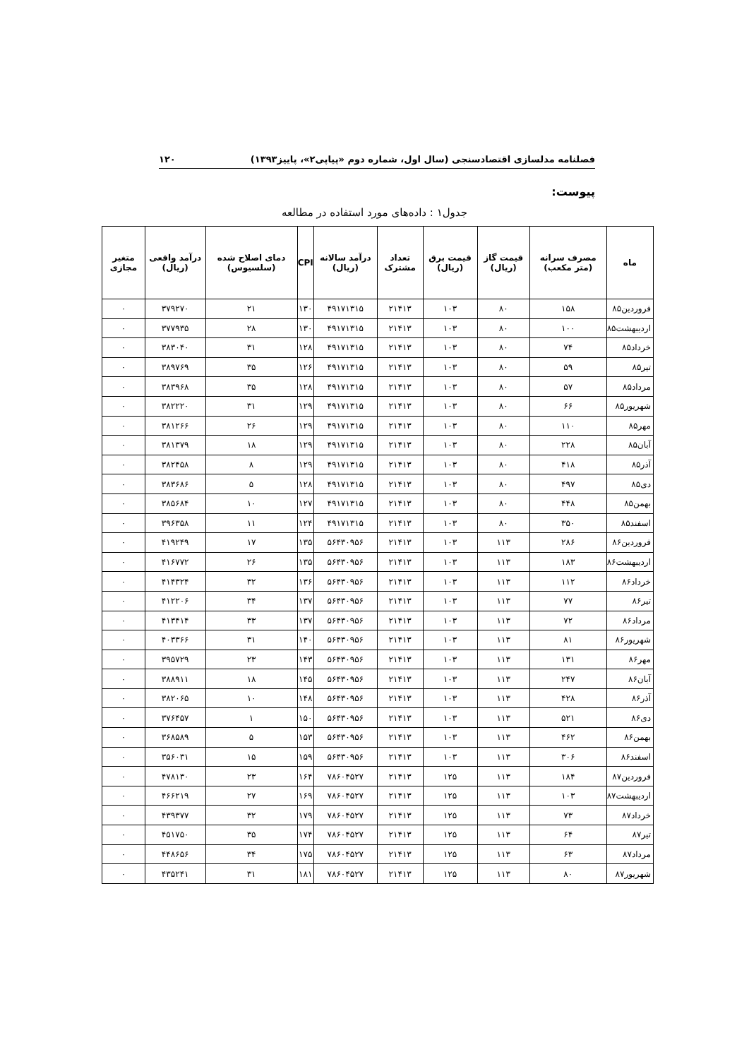فصلنامه مدلسازی اقتصادسنجی (سال اول، شماره دوم «پیاپی۲»، پاییز۱۳۹۳) ۱۲۰
پیوست:
جدول۱ : داده‌های مورد استفاده در مطالعه
| ماه | مصرف سرانه (متر مکعب) | قیمت گاز (ریال) | قیمت برق (ریال) | تعداد مشترک | درآمد سالانه (ریال) | CPI | دمای اصلاح شده (سلسیوس) | درآمد واقعی (ریال) | متغیر مجازی |
| --- | --- | --- | --- | --- | --- | --- | --- | --- | --- |
| فروردین۸۵ | ۱۵۸ | ۸۰ | ۱۰۳ | ۲۱۴۱۳ | ۴۹۱۷۱۳۱۵ | ۱۳۰ | ۲۱ | ۳۷۹۲۷۰ | ۰ |
| اردیبهشت۸۵ | ۱۰۰ | ۸۰ | ۱۰۳ | ۲۱۴۱۳ | ۴۹۱۷۱۳۱۵ | ۱۳۰ | ۲۸ | ۳۷۷۹۳۵ | ۰ |
| خرداد۸۵ | ۷۴ | ۸۰ | ۱۰۳ | ۲۱۴۱۳ | ۴۹۱۷۱۳۱۵ | ۱۲۸ | ۳۱ | ۳۸۳۰۴۰ | ۰ |
| تیر۸۵ | ۵۹ | ۸۰ | ۱۰۳ | ۲۱۴۱۳ | ۴۹۱۷۱۳۱۵ | ۱۲۶ | ۳۵ | ۳۸۹۷۶۹ | ۰ |
| مرداد۸۵ | ۵۷ | ۸۰ | ۱۰۳ | ۲۱۴۱۳ | ۴۹۱۷۱۳۱۵ | ۱۲۸ | ۳۵ | ۳۸۳۹۶۸ | ۰ |
| شهریور۸۵ | ۶۶ | ۸۰ | ۱۰۳ | ۲۱۴۱۳ | ۴۹۱۷۱۳۱۵ | ۱۲۹ | ۳۱ | ۳۸۲۲۲۰ | ۰ |
| مهر۸۵ | ۱۱۰ | ۸۰ | ۱۰۳ | ۲۱۴۱۳ | ۴۹۱۷۱۳۱۵ | ۱۲۹ | ۲۶ | ۳۸۱۲۶۶ | ۰ |
| آبان۸۵ | ۲۲۸ | ۸۰ | ۱۰۳ | ۲۱۴۱۳ | ۴۹۱۷۱۳۱۵ | ۱۲۹ | ۱۸ | ۳۸۱۳۷۹ | ۰ |
| آذر۸۵ | ۴۱۸ | ۸۰ | ۱۰۳ | ۲۱۴۱۳ | ۴۹۱۷۱۳۱۵ | ۱۲۹ | ۸ | ۳۸۲۴۵۸ | ۰ |
| دی۸۵ | ۴۹۷ | ۸۰ | ۱۰۳ | ۲۱۴۱۳ | ۴۹۱۷۱۳۱۵ | ۱۲۸ | ۵ | ۳۸۳۶۸۶ | ۰ |
| بهمن۸۵ | ۴۴۸ | ۸۰ | ۱۰۳ | ۲۱۴۱۳ | ۴۹۱۷۱۳۱۵ | ۱۲۷ | ۱۰ | ۳۸۵۶۸۴ | ۰ |
| اسفند۸۵ | ۳۵۰ | ۸۰ | ۱۰۳ | ۲۱۴۱۳ | ۴۹۱۷۱۳۱۵ | ۱۲۴ | ۱۱ | ۳۹۶۳۵۸ | ۰ |
| فروردین۸۶ | ۲۸۶ | ۱۱۳ | ۱۰۳ | ۲۱۴۱۳ | ۵۶۴۳۰۹۵۶ | ۱۳۵ | ۱۷ | ۴۱۹۲۴۹ | ۰ |
| اردیبهشت۸۶ | ۱۸۳ | ۱۱۳ | ۱۰۳ | ۲۱۴۱۳ | ۵۶۴۳۰۹۵۶ | ۱۳۵ | ۲۶ | ۴۱۶۷۷۲ | ۰ |
| خرداد۸۶ | ۱۱۲ | ۱۱۳ | ۱۰۳ | ۲۱۴۱۳ | ۵۶۴۳۰۹۵۶ | ۱۳۶ | ۳۲ | ۴۱۴۳۲۴ | ۰ |
| تیر۸۶ | ۷۷ | ۱۱۳ | ۱۰۳ | ۲۱۴۱۳ | ۵۶۴۳۰۹۵۶ | ۱۳۷ | ۳۴ | ۴۱۲۲۰۶ | ۰ |
| مرداد۸۶ | ۷۲ | ۱۱۳ | ۱۰۳ | ۲۱۴۱۳ | ۵۶۴۳۰۹۵۶ | ۱۳۷ | ۳۳ | ۴۱۳۴۱۴ | ۰ |
| شهریور۸۶ | ۸۱ | ۱۱۳ | ۱۰۳ | ۲۱۴۱۳ | ۵۶۴۳۰۹۵۶ | ۱۴۰ | ۳۱ | ۴۰۳۳۶۶ | ۰ |
| مهر۸۶ | ۱۳۱ | ۱۱۳ | ۱۰۳ | ۲۱۴۱۳ | ۵۶۴۳۰۹۵۶ | ۱۴۳ | ۲۳ | ۳۹۵۷۲۹ | ۰ |
| آبان۸۶ | ۲۴۷ | ۱۱۳ | ۱۰۳ | ۲۱۴۱۳ | ۵۶۴۳۰۹۵۶ | ۱۴۵ | ۱۸ | ۳۸۸۹۱۱ | ۰ |
| آذر۸۶ | ۴۲۸ | ۱۱۳ | ۱۰۳ | ۲۱۴۱۳ | ۵۶۴۳۰۹۵۶ | ۱۴۸ | ۱۰ | ۳۸۲۰۶۵ | ۰ |
| دی۸۶ | ۵۲۱ | ۱۱۳ | ۱۰۳ | ۲۱۴۱۳ | ۵۶۴۳۰۹۵۶ | ۱۵۰ | ۱ | ۳۷۶۴۵۷ | ۰ |
| بهمن۸۶ | ۴۶۲ | ۱۱۳ | ۱۰۳ | ۲۱۴۱۳ | ۵۶۴۳۰۹۵۶ | ۱۵۳ | ۵ | ۳۶۸۵۸۹ | ۰ |
| اسفند۸۶ | ۳۰۶ | ۱۱۳ | ۱۰۳ | ۲۱۴۱۳ | ۵۶۴۳۰۹۵۶ | ۱۵۹ | ۱۵ | ۳۵۶۰۳۱ | ۰ |
| فروردین۸۷ | ۱۸۴ | ۱۱۳ | ۱۲۵ | ۲۱۴۱۳ | ۷۸۶۰۴۵۲۷ | ۱۶۴ | ۲۳ | ۴۷۸۱۳۰ | ۰ |
| اردیبهشت۸۷ | ۱۰۳ | ۱۱۳ | ۱۲۵ | ۲۱۴۱۳ | ۷۸۶۰۴۵۲۷ | ۱۶۹ | ۲۷ | ۴۶۶۲۱۹ | ۰ |
| خرداد۸۷ | ۷۳ | ۱۱۳ | ۱۲۵ | ۲۱۴۱۳ | ۷۸۶۰۴۵۲۷ | ۱۷۹ | ۳۲ | ۴۳۹۳۷۷ | ۰ |
| تیر۸۷ | ۶۴ | ۱۱۳ | ۱۲۵ | ۲۱۴۱۳ | ۷۸۶۰۴۵۲۷ | ۱۷۴ | ۳۵ | ۴۵۱۷۵۰ | ۰ |
| مرداد۸۷ | ۶۳ | ۱۱۳ | ۱۲۵ | ۲۱۴۱۳ | ۷۸۶۰۴۵۲۷ | ۱۷۵ | ۳۴ | ۴۴۸۶۵۶ | ۰ |
| شهریور۸۷ | ۸۰ | ۱۱۳ | ۱۲۵ | ۲۱۴۱۳ | ۷۸۶۰۴۵۲۷ | ۱۸۱ | ۳۱ | ۴۳۵۲۴۱ | ۰ |